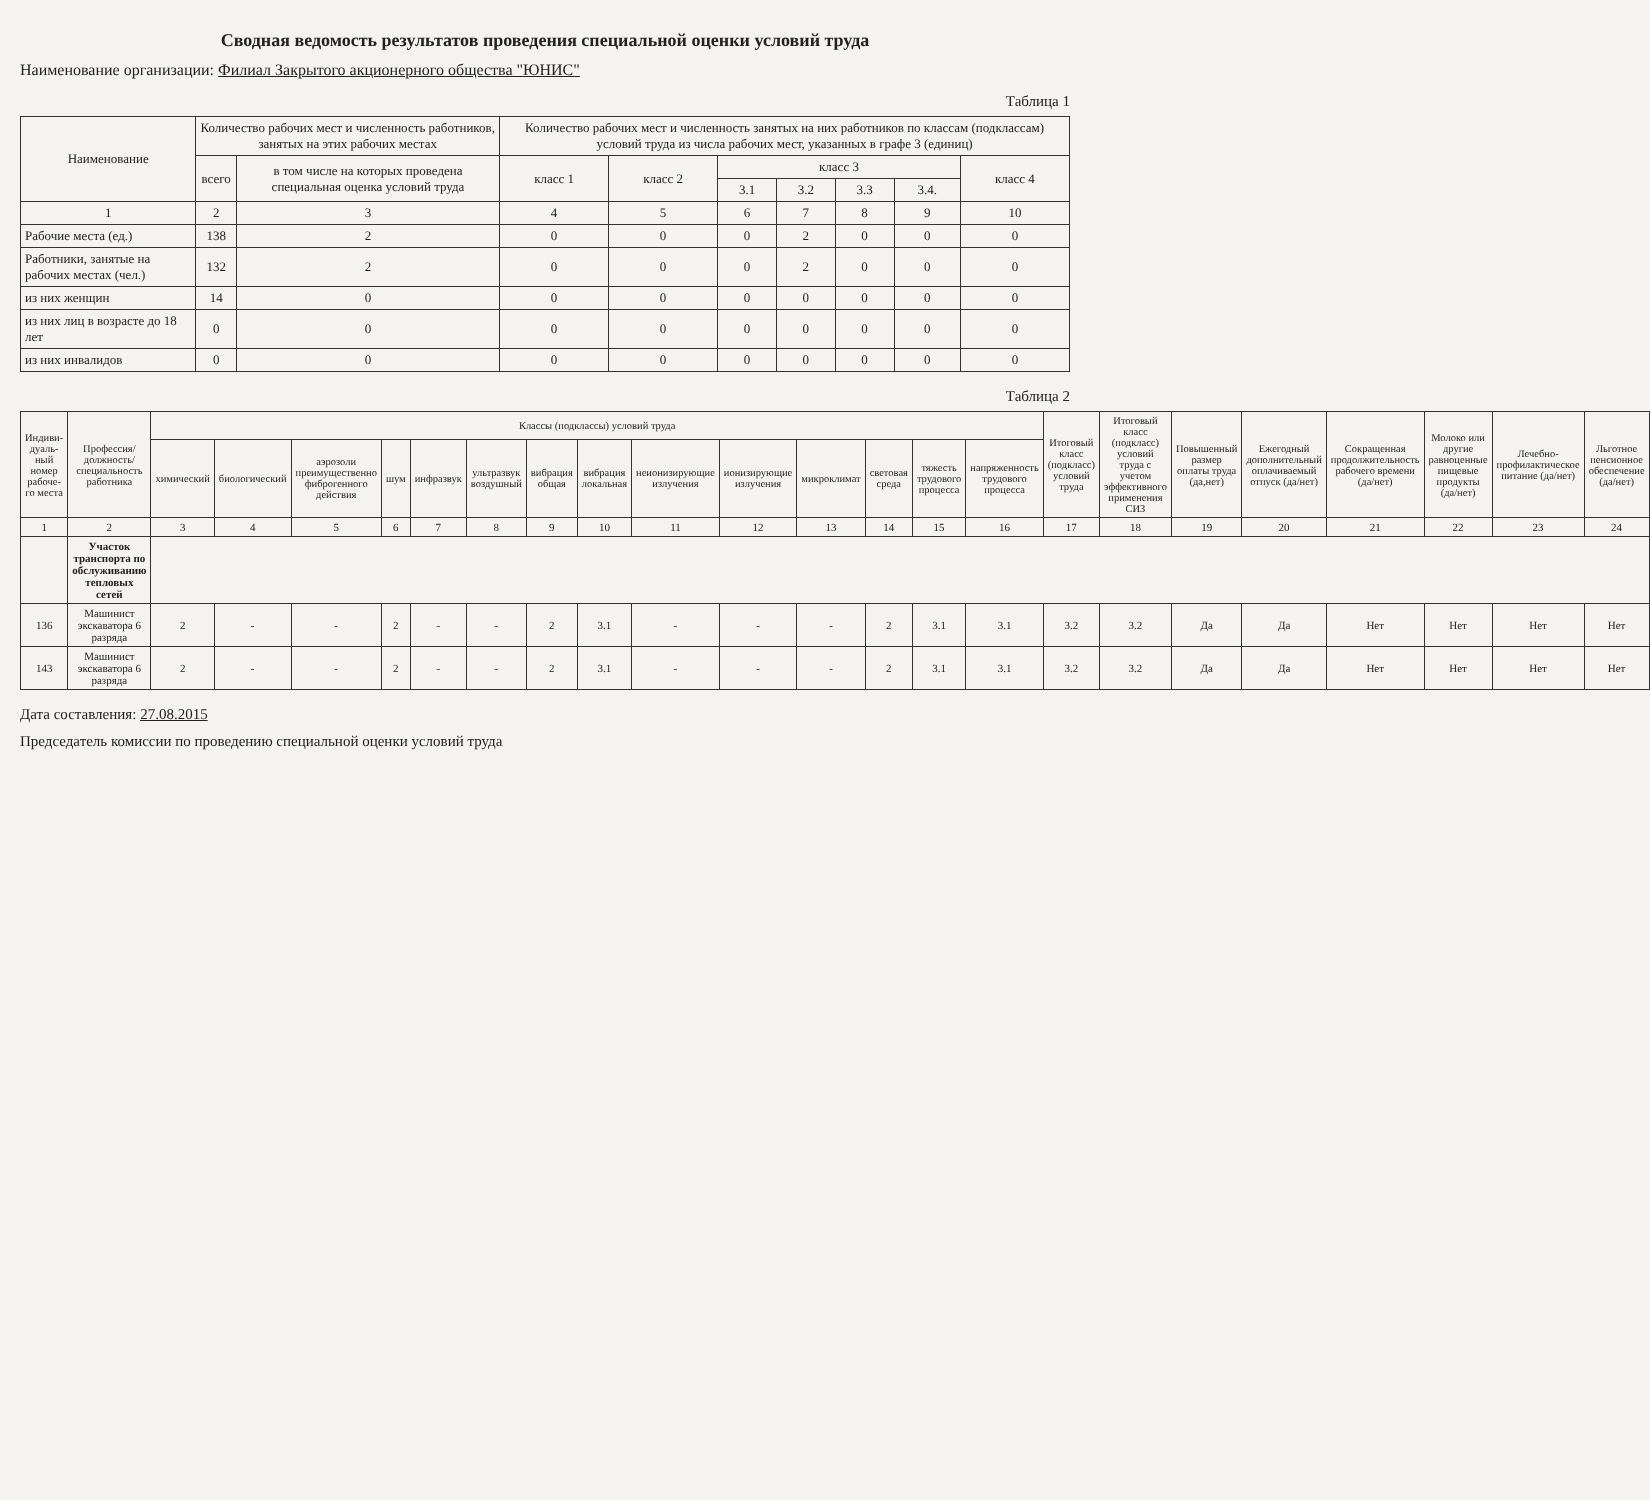Сводная ведомость результатов проведения специальной оценки условий труда
Наименование организации: Филиал Закрытого акционерного общества "ЮНИС"
Таблица 1
| Наименование | Количество рабочих мест и численность работников, занятых на этих рабочих местах | | Количество рабочих мест и численность занятых на них работников по классам (подклассам) условий труда из числа рабочих мест, указанных в графе 3 (единиц) | | | | | | |
| --- | --- | --- | --- | --- | --- | --- | --- | --- | --- |
| | всего | в том числе на которых проведена специальная оценка условий труда | класс 1 | класс 2 | класс 3 | | | | класс 4 |
| | | | | | 3.1 | 3.2 | 3.3 | 3.4. | |
| 1 | 2 | 3 | 4 | 5 | 6 | 7 | 8 | 9 | 10 |
| Рабочие места (ед.) | 138 | 2 | 0 | 0 | 0 | 2 | 0 | 0 | 0 |
| Работники, занятые на рабочих местах (чел.) | 132 | 2 | 0 | 0 | 0 | 2 | 0 | 0 | 0 |
| из них женщин | 14 | 0 | 0 | 0 | 0 | 0 | 0 | 0 | 0 |
| из них лиц в возрасте до 18 лет | 0 | 0 | 0 | 0 | 0 | 0 | 0 | 0 | 0 |
| из них инвалидов | 0 | 0 | 0 | 0 | 0 | 0 | 0 | 0 | 0 |
Таблица 2
| Индиви-дуаль-ный номер рабоче-го места | Профессия/ должность/ специальность работника | Классы (подклассы) условий труда | | | | | | | | | | | | | | Итоговый класс (подкласс) условий труда | Итоговый класс (подкласс) условий труда с учетом эффективного применения СИЗ | Повышенный размер оплаты труда (да,нет) | Ежегодный дополнительный оплачиваемый отпуск (да/нет) | Сокращенная продолжительность рабочего времени (да/нет) | Молоко или другие равноценные пищевые продукты (да/нет) | Лечебно-профилактическое питание (да/нет) | Льготное пенсионное обеспечение (да/нет) |
| --- | --- | --- | --- | --- | --- | --- | --- | --- | --- | --- | --- | --- | --- | --- | --- | --- | --- | --- | --- | --- | --- | --- | --- |
| | | химический | биологический | аэрозоли преимущественно фиброгенного действия | шум | инфразвук | ультразвук воздушный | вибрация общая | вибрация локальная | неионизирующие излучения | ионизирующие излучения | микроклимат | световая среда | тяжесть трудового процесса | напряженность трудового процесса | | | | | | | | |
| 1 | 2 | 3 | 4 | 5 | 6 | 7 | 8 | 9 | 10 | 11 | 12 | 13 | 14 | 15 | 16 | 17 | 18 | 19 | 20 | 21 | 22 | 23 | 24 |
| | Участок транспорта по обслуживанию тепловых сетей | | | | | | | | | | | | | | | | | | | | | | |
| 136 | Машинист экскаватора 6 разряда | 2 | - | - | 2 | - | - | 2 | 3.1 | - | - | - | 2 | 3.1 | 3.1 | 3.2 | 3.2 | Да | Да | Нет | Нет | Нет | Нет |
| 143 | Машинист экскаватора 6 разряда | 2 | - | - | 2 | - | - | 2 | 3.1 | - | - | - | 2 | 3.1 | 3.1 | 3.2 | 3.2 | Да | Да | Нет | Нет | Нет | Нет |
Дата составления: 27.08.2015
Председатель комиссии по проведению специальной оценки условий труда